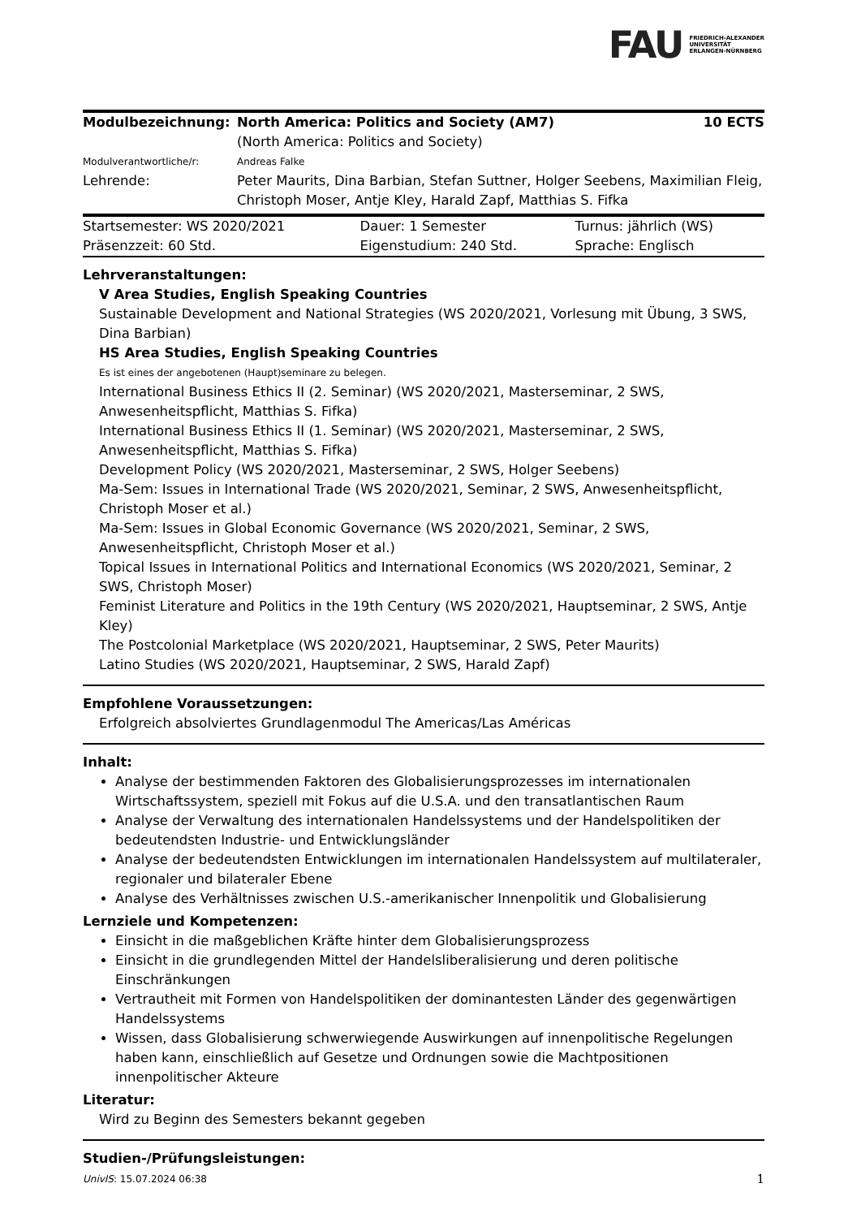FAU FRIEDRICH-ALEXANDER
UNIVERSITÄT
ERLANGEN-NÜRNBERG
| Modulbezeichnung: | North America: Politics and Society (AM7) (North America: Politics and Society) | 10 ECTS |
| Modulverantwortliche/r: | Andreas Falke | |
| Lehrende: | Peter Maurits, Dina Barbian, Stefan Suttner, Holger Seebens, Maximilian Fleig, Christoph Moser, Antje Kley, Harald Zapf, Matthias S. Fifka | |
| Startsemester: WS 2020/2021 | Dauer: 1 Semester | Turnus: jährlich (WS) |
| Präsenzzeit: 60 Std. | Eigenstudium: 240 Std. | Sprache: Englisch |
Lehrveranstaltungen:
V Area Studies, English Speaking Countries
Sustainable Development and National Strategies (WS 2020/2021, Vorlesung mit Übung, 3 SWS, Dina Barbian)
HS Area Studies, English Speaking Countries
Es ist eines der angebotenen (Haupt)seminare zu belegen.
International Business Ethics II (2. Seminar) (WS 2020/2021, Masterseminar, 2 SWS, Anwesenheitspflicht, Matthias S. Fifka)
International Business Ethics II (1. Seminar) (WS 2020/2021, Masterseminar, 2 SWS, Anwesenheitspflicht, Matthias S. Fifka)
Development Policy (WS 2020/2021, Masterseminar, 2 SWS, Holger Seebens)
Ma-Sem: Issues in International Trade (WS 2020/2021, Seminar, 2 SWS, Anwesenheitspflicht, Christoph Moser et al.)
Ma-Sem: Issues in Global Economic Governance (WS 2020/2021, Seminar, 2 SWS, Anwesenheitspflicht, Christoph Moser et al.)
Topical Issues in International Politics and International Economics (WS 2020/2021, Seminar, 2 SWS, Christoph Moser)
Feminist Literature and Politics in the 19th Century (WS 2020/2021, Hauptseminar, 2 SWS, Antje Kley)
The Postcolonial Marketplace (WS 2020/2021, Hauptseminar, 2 SWS, Peter Maurits)
Latino Studies (WS 2020/2021, Hauptseminar, 2 SWS, Harald Zapf)
Empfohlene Voraussetzungen:
Erfolgreich absolviertes Grundlagenmodul The Americas/Las Américas
Inhalt:
Analyse der bestimmenden Faktoren des Globalisierungsprozesses im internationalen Wirtschaftssystem, speziell mit Fokus auf die U.S.A. und den transatlantischen Raum
Analyse der Verwaltung des internationalen Handelssystems und der Handelspolitiken der bedeutendsten Industrie- und Entwicklungsländer
Analyse der bedeutendsten Entwicklungen im internationalen Handelssystem auf multilateraler, regionaler und bilateraler Ebene
Analyse des Verhältnisses zwischen U.S.-amerikanischer Innenpolitik und Globalisierung
Lernziele und Kompetenzen:
Einsicht in die maßgeblichen Kräfte hinter dem Globalisierungsprozess
Einsicht in die grundlegenden Mittel der Handelsliberalisierung und deren politische Einschränkungen
Vertrautheit mit Formen von Handelspolitiken der dominantesten Länder des gegenwärtigen Handelssystems
Wissen, dass Globalisierung schwerwiegende Auswirkungen auf innenpolitische Regelungen haben kann, einschließlich auf Gesetze und Ordnungen sowie die Machtpositionen innenpolitischer Akteure
Literatur:
Wird zu Beginn des Semesters bekannt gegeben
Studien-/Prüfungsleistungen:
UnivIS: 15.07.2024 06:38 1